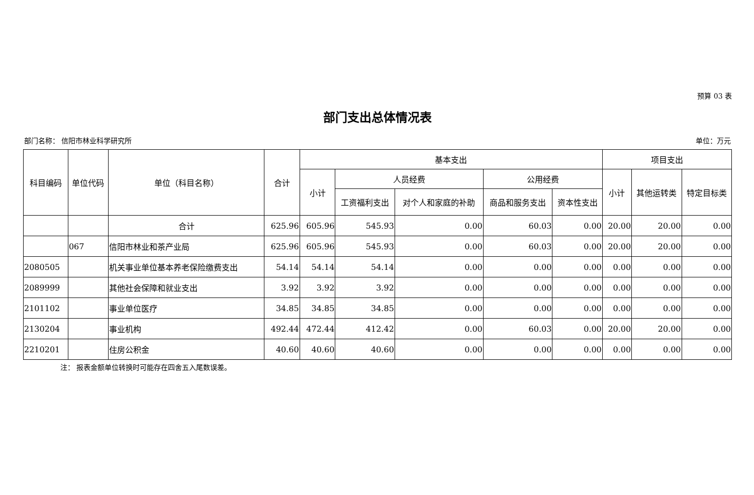预算 03 表
部门支出总体情况表
部门名称： 信阳市林业科学研究所 单位：万元
| 科目编码 | 单位代码 | 单位（科目名称） | 合计 | 基本支出 | | | | | 项目支出 | | |
| --- | --- | --- | --- | --- | --- | --- | --- | --- | --- | --- | --- |
| | | | | 小计 | 人员经费 | | 公用经费 | | 小计 | 其他运转类 | 特定目标类 |
| | | | | | 工资福利支出 | 对个人和家庭的补助 | 商品和服务支出 | 资本性支出 | | | |
| | | 合计 | 625.96 | 605.96 | 545.93 | 0.00 | 60.03 | 0.00 | 20.00 | 20.00 | 0.00 |
| | 067 | 信阳市林业和茶产业局 | 625.96 | 605.96 | 545.93 | 0.00 | 60.03 | 0.00 | 20.00 | 20.00 | 0.00 |
| 2080505 | | 机关事业单位基本养老保险缴费支出 | 54.14 | 54.14 | 54.14 | 0.00 | 0.00 | 0.00 | 0.00 | 0.00 | 0.00 |
| 2089999 | | 其他社会保障和就业支出 | 3.92 | 3.92 | 3.92 | 0.00 | 0.00 | 0.00 | 0.00 | 0.00 | 0.00 |
| 2101102 | | 事业单位医疗 | 34.85 | 34.85 | 34.85 | 0.00 | 0.00 | 0.00 | 0.00 | 0.00 | 0.00 |
| 2130204 | | 事业机构 | 492.44 | 472.44 | 412.42 | 0.00 | 60.03 | 0.00 | 20.00 | 20.00 | 0.00 |
| 2210201 | | 住房公积金 | 40.60 | 40.60 | 40.60 | 0.00 | 0.00 | 0.00 | 0.00 | 0.00 | 0.00 |
注： 报表金额单位转换时可能存在四舍五入尾数误差。